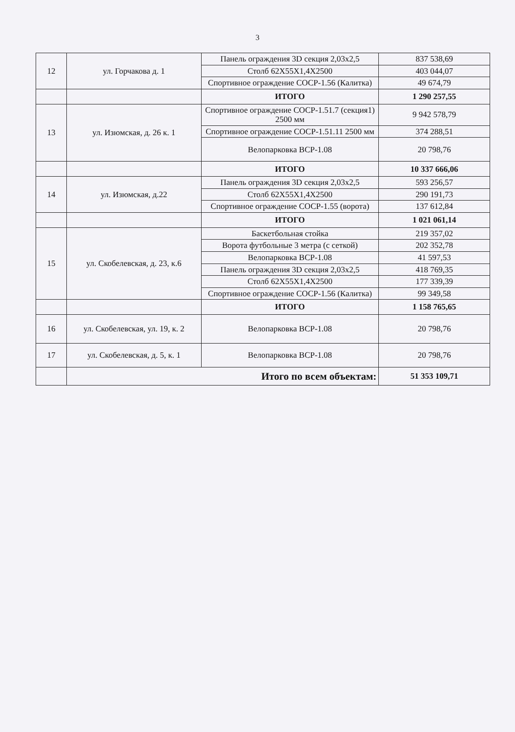3
| 12 | ул. Горчакова д. 1 | Панель ограждения 3D секция 2,03х2,5 | 837 538,69 |
| | | Столб 62Х55Х1,4Х2500 | 403 044,07 |
| | | Спортивное ограждение СОСР-1.56 (Калитка) | 49 674,79 |
| | | ИТОГО | 1 290 257,55 |
| 13 | ул. Изюмская, д. 26 к. 1 | Спортивное ограждение СОСР-1.51.7 (секция1) 2500 мм | 9 942 578,79 |
| | | Спортивное ограждение СОСР-1.51.11 2500 мм | 374 288,51 |
| | | Велопарковка ВСР-1.08 | 20 798,76 |
| | | ИТОГО | 10 337 666,06 |
| 14 | ул. Изюмская, д.22 | Панель ограждения 3D секция 2,03х2,5 | 593 256,57 |
| | | Столб 62Х55Х1,4Х2500 | 290 191,73 |
| | | Спортивное ограждение СОСР-1.55 (ворота) | 137 612,84 |
| | | ИТОГО | 1 021 061,14 |
| 15 | ул. Скобелевская, д. 23, к.6 | Баскетбольная стойка | 219 357,02 |
| | | Ворота футбольные 3 метра (с сеткой) | 202 352,78 |
| | | Велопарковка ВСР-1.08 | 41 597,53 |
| | | Панель ограждения 3D секция 2,03х2,5 | 418 769,35 |
| | | Столб 62Х55Х1,4Х2500 | 177 339,39 |
| | | Спортивное ограждение СОСР-1.56 (Калитка) | 99 349,58 |
| | | ИТОГО | 1 158 765,65 |
| 16 | ул. Скобелевская, ул. 19, к. 2 | Велопарковка ВСР-1.08 | 20 798,76 |
| 17 | ул. Скобелевская, д. 5, к. 1 | Велопарковка ВСР-1.08 | 20 798,76 |
| | Итого по всем объектам: | | 51 353 109,71 |